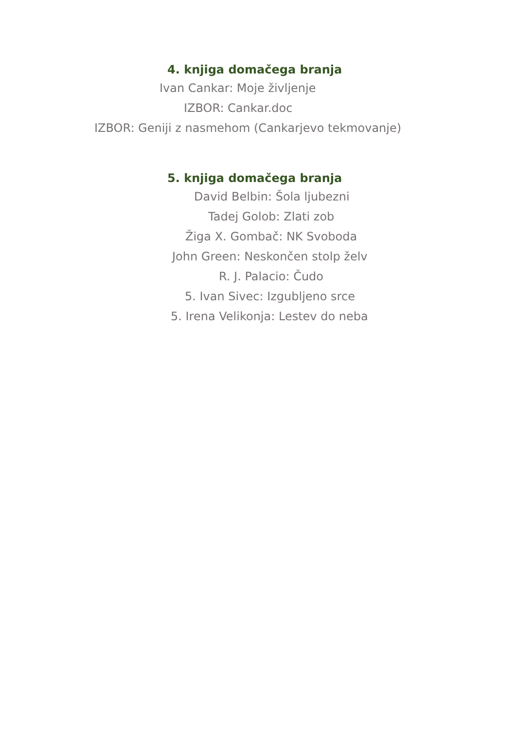4. knjiga domačega branja
Ivan Cankar: Moje življenje
IZBOR: Cankar.doc
IZBOR: Geniji z nasmehom (Cankarjevo tekmovanje)
5. knjiga domačega branja
David Belbin: Šola ljubezni
Tadej Golob: Zlati zob
Žiga X. Gombač: NK Svoboda
John Green: Neskončen stolp želv
R. J. Palacio: Čudo
5. Ivan Sivec: Izgubljeno srce
5. Irena Velikonja: Lestev do neba